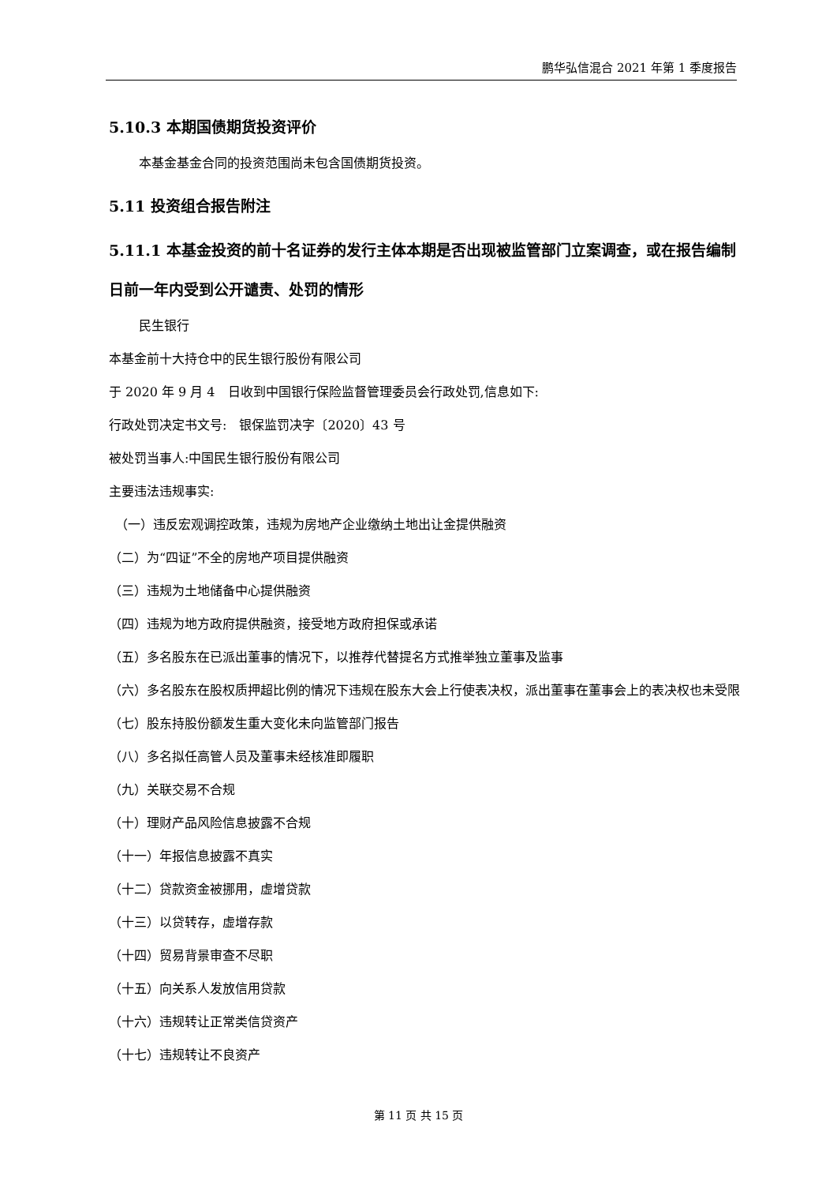鹏华弘信混合 2021 年第 1 季度报告
5.10.3 本期国债期货投资评价
本基金基金合同的投资范围尚未包含国债期货投资。
5.11 投资组合报告附注
5.11.1 本基金投资的前十名证券的发行主体本期是否出现被监管部门立案调查，或在报告编制日前一年内受到公开谴责、处罚的情形
民生银行
本基金前十大持仓中的民生银行股份有限公司
于 2020 年 9 月 4　日收到中国银行保险监督管理委员会行政处罚,信息如下:
行政处罚决定书文号:　银保监罚决字〔2020〕43 号
被处罚当事人:中国民生银行股份有限公司
主要违法违规事实:
　（一）违反宏观调控政策，违规为房地产企业缴纳土地出让金提供融资
（二）为“四证”不全的房地产项目提供融资
（三）违规为土地储备中心提供融资
（四）违规为地方政府提供融资，接受地方政府担保或承诺
（五）多名股东在已派出董事的情况下，以推荐代替提名方式推举独立董事及监事
（六）多名股东在股权质押超比例的情况下违规在股东大会上行使表决权，派出董事在董事会上的表决权也未受限
（七）股东持股份额发生重大变化未向监管部门报告
（八）多名拟任高管人员及董事未经核准即履职
（九）关联交易不合规
（十）理财产品风险信息披露不合规
（十一）年报信息披露不真实
（十二）贷款资金被挪用，虚增贷款
（十三）以贷转存，虚增存款
（十四）贸易背景审查不尽职
（十五）向关系人发放信用贷款
（十六）违规转让正常类信贷资产
（十七）违规转让不良资产
第 11 页 共 15 页